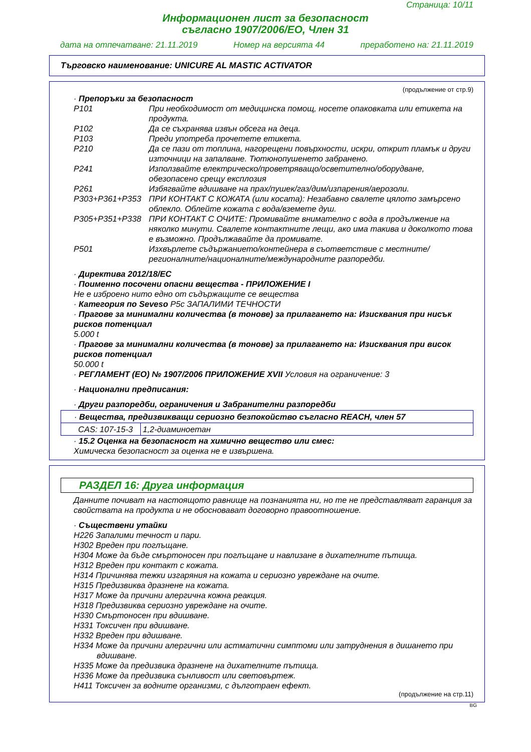Страница: 10/11
Информационен лист за безопасност
съгласно 1907/2006/EO, Член 31
дата на отпечатване: 21.11.2019 Номер на версията 44 преработено на: 21.11.2019
Търговско наименование: UNICURE AL MASTIC ACTIVATOR
(продължение от стр.9)
· Препоръки за безопасност
| P101 | При необходимост от медицинска помощ, носете опаковката или етикета на продукта. |
| P102 | Да се съхранява извън обсега на деца. |
| P103 | Преди употреба прочетете етикета. |
| P210 | Да се пази от топлина, нагорещени повърхности, искри, открит пламък и други източници на запалване. Тютюнопушенето забранено. |
| P241 | Използвайте електрическо/проветряващо/осветително/оборудване, обезопасено срещу експлозия |
| P261 | Избягвайте вдишване на прах/пушек/газ/дим/изпарения/аерозоли. |
| P303+P361+P353 | ПРИ КОНТАКТ С КОЖАТА (или косата): Незабавно свалете цялото замърсено облекло. Облейте кожата с вода/вземете душ. |
| P305+P351+P338 | ПРИ КОНТАКТ С ОЧИТЕ: Промивайте внимателно с вода в продължение на няколко минути. Свалете контактните лещи, ако има такива и доколкото това е възможно. Продължавайте да промивате. |
| P501 | Изхвърлете съдържанието/контейнера в съответствие с местните/ регионалните/националните/международните разпоредби. |
· Директива 2012/18/EC
· Поименно посочени опасни вещества - ПРИЛОЖЕНИЕ I
Не е изброено нито едно от съдържащите се вещества
· Категория по Seveso P5c ЗАПАЛИМИ ТЕЧНОСТИ
· Прагове за минимални количества (в тонове) за прилагането на: Изисквания при нисък рисков потенциал
5.000 t
· Прагове за минимални количества (в тонове) за прилагането на: Изисквания при висок рисков потенциал
50.000 t
· РЕГЛАМЕНТ (ЕО) № 1907/2006 ПРИЛОЖЕНИЕ XVII Условия на ограничение: 3
· Национални предписания:
· Други разпоредби, ограничения и Забранителни разпоредби
| · Вещества, предизвикващи сериозно безпокойство съгласно REACH, член 57 | |
| CAS: 107-15-3 | 1,2-диаминоетан |
· 15.2 Оценка на безопасност на химично вещество или смес:
Химическа безопасност за оценка не е извършена.
РАЗДЕЛ 16: Друга информация
Данните почиват на настоящото равнище на познанията ни, но те не представляват гаранция за свойствата на продукта и не обосновават договорно правоотношение.
· Съществени утайки
H226 Запалими течност и пари.
H302 Вреден при поглъщане.
H304 Може да бъде смъртоносен при поглъщане и навлизане в дихателните пътища.
H312 Вреден при контакт с кожата.
H314 Причинява тежки изгаряния на кожата и сериозно увреждане на очите.
H315 Предизвиква дразнене на кожата.
H317 Може да причини алергична кожна реакция.
H318 Предизвиква сериозно увреждане на очите.
H330 Смъртоносен при вдишване.
H331 Токсичен при вдишване.
H332 Вреден при вдишване.
H334 Може да причини алергични или астматични симптоми или затруднения в дишането при вдишване.
H335 Може да предизвика дразнене на дихателните пътища.
H336 Може да предизвика сънливост или световъртеж.
H411 Токсичен за водните организми, с дълготраен ефект.
(продължение на стр.11)
BG